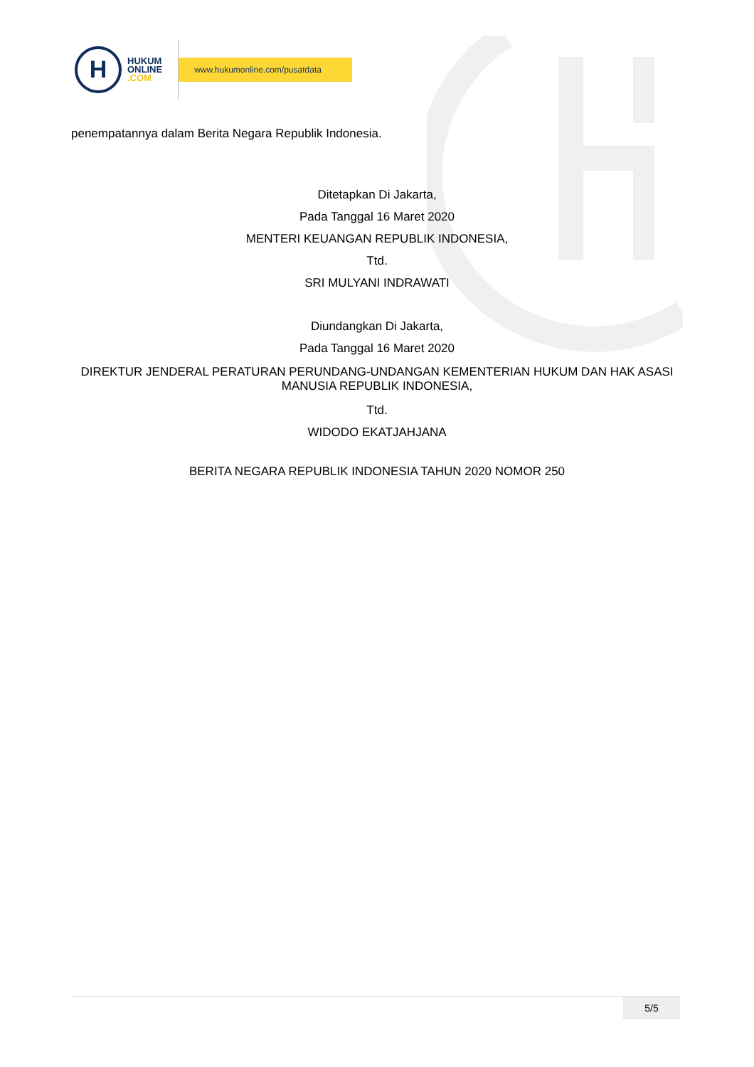H
HUKUM
ONLINE
.COM
www.hukumonline.com/pusatdata
penempatannya dalam Berita Negara Republik Indonesia.
Ditetapkan Di Jakarta,
Pada Tanggal 16 Maret 2020
MENTERI KEUANGAN REPUBLIK INDONESIA,
Ttd.
SRI MULYANI INDRAWATI
Diundangkan Di Jakarta,
Pada Tanggal 16 Maret 2020
DIREKTUR JENDERAL PERATURAN PERUNDANG-UNDANGAN KEMENTERIAN HUKUM DAN HAK ASASI MANUSIA REPUBLIK INDONESIA,
Ttd.
WIDODO EKATJAHJANA
BERITA NEGARA REPUBLIK INDONESIA TAHUN 2020 NOMOR 250
5/5